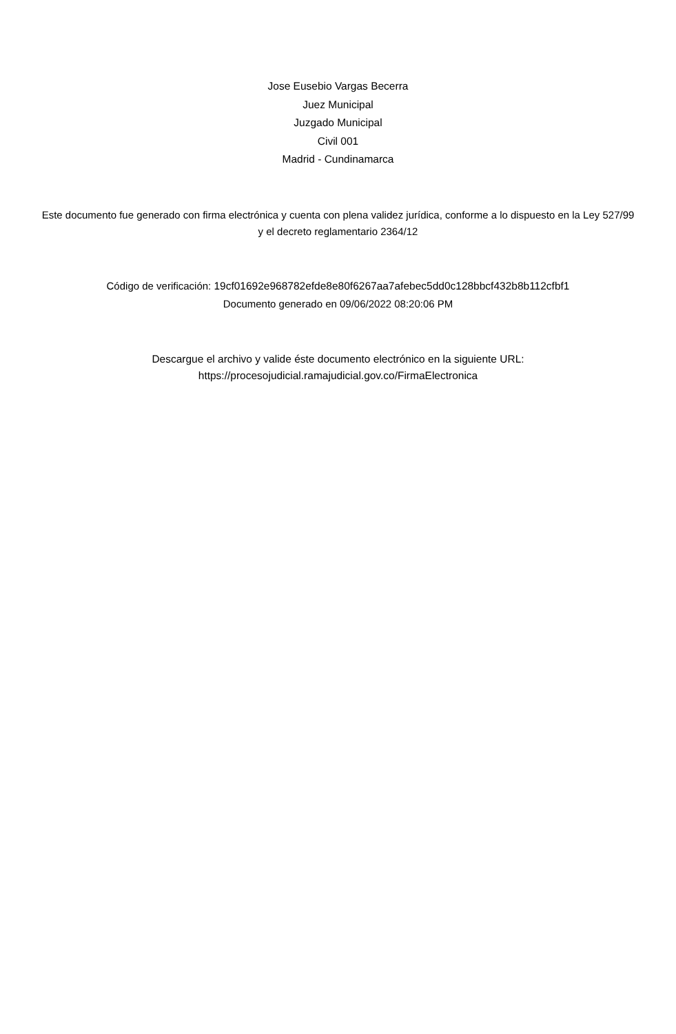Jose Eusebio Vargas Becerra
Juez Municipal
Juzgado Municipal
Civil 001
Madrid - Cundinamarca
Este documento fue generado con firma electrónica y cuenta con plena validez jurídica, conforme a lo dispuesto en la Ley 527/99 y el decreto reglamentario 2364/12
Código de verificación: 19cf01692e968782efde8e80f6267aa7afebec5dd0c128bbcf432b8b112cfbf1
Documento generado en 09/06/2022 08:20:06 PM
Descargue el archivo y valide éste documento electrónico en la siguiente URL: https://procesojudicial.ramajudicial.gov.co/FirmaElectronica